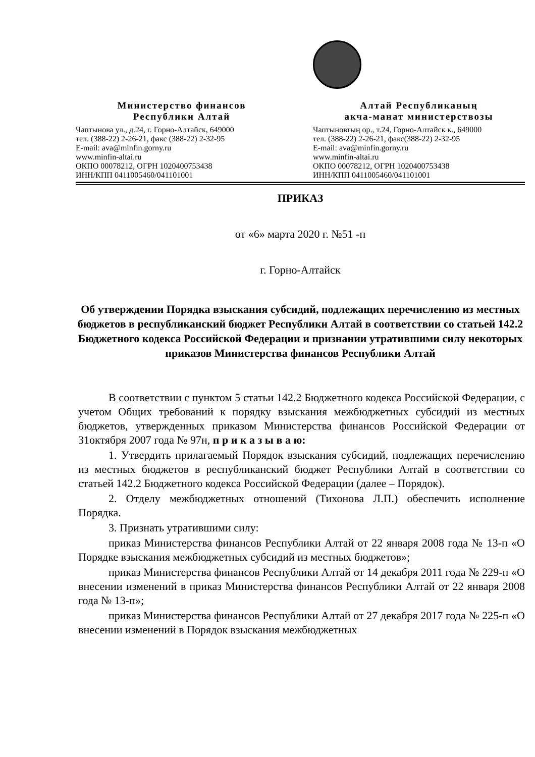Министерство финансов
Республики Алтай
Чаптынова ул., д.24, г. Горно-Алтайск, 649000
тел. (388-22) 2-26-21, факс (388-22) 2-32-95
E-mail: ava@minfin.gorny.ru
www.minfin-altai.ru
ОКПО 00078212, ОГРН 1020400753438
ИНН/КПП 0411005460/041101001
Алтай Республиканың
акча-манат министерствозы
Чаптыновтың ор., т.24, Горно-Алтайск к., 649000
тел. (388-22) 2-26-21, факс(388-22) 2-32-95
E-mail: ava@minfin.gorny.ru
www.minfin-altai.ru
ОКПО 00078212, ОГРН 1020400753438
ИНН/КПП 0411005460/041101001
ПРИКАЗ
от «6» марта 2020 г. №51 -п
г. Горно-Алтайск
Об утверждении Порядка взыскания субсидий, подлежащих перечислению из местных бюджетов в республиканский бюджет Республики Алтай в соответствии со статьей 142.2 Бюджетного кодекса Российской Федерации и признании утратившими силу некоторых приказов Министерства финансов Республики Алтай
В соответствии с пунктом 5 статьи 142.2 Бюджетного кодекса Российской Федерации, с учетом Общих требований к порядку взыскания межбюджетных субсидий из местных бюджетов, утвержденных приказом Министерства финансов Российской Федерации от 31октября 2007 года № 97н, п р и к а з ы в а ю:
1. Утвердить прилагаемый Порядок взыскания субсидий, подлежащих перечислению из местных бюджетов в республиканский бюджет Республики Алтай в соответствии со статьей 142.2 Бюджетного кодекса Российской Федерации (далее – Порядок).
2. Отделу межбюджетных отношений (Тихонова Л.П.) обеспечить исполнение Порядка.
3. Признать утратившими силу:
приказ Министерства финансов Республики Алтай от 22 января 2008 года № 13-п «О Порядке взыскания межбюджетных субсидий из местных бюджетов»;
приказ Министерства финансов Республики Алтай от 14 декабря 2011 года № 229-п «О внесении изменений в приказ Министерства финансов Республики Алтай от 22 января 2008 года № 13-п»;
приказ Министерства финансов Республики Алтай от 27 декабря 2017 года № 225-п «О внесении изменений в Порядок взыскания межбюджетных